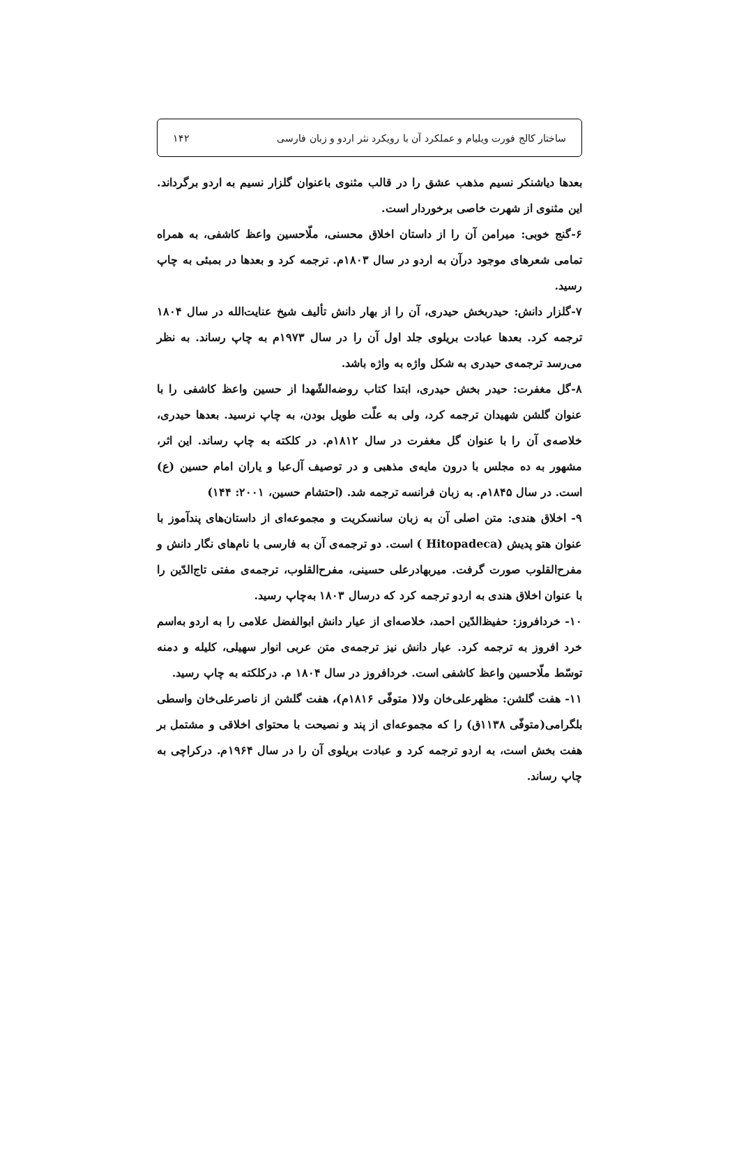ساختار کالج فورت ویلیام و عملکرد آن با رویکرد نثر اردو و زبان فارسی ۱۴۲
بعدها دیاشنکر نسیم مذهب عشق را در قالب مثنوی باعنوان گلزار نسیم به اردو برگرداند. این مثنوی از شهرت خاصی برخوردار است.
۶-گنج خوبی: میرامن آن را از داستان اخلاق محسنی، ملّاحسین واعظ کاشفی، به همراه تمامی شعرهای موجود درآن به اردو در سال ۱۸۰۳م. ترجمه کرد و بعدها در بمبئی به چاپ رسید.
۷-گلزار دانش: حیدربخش حیدری، آن را از بهار دانش تألیف شیخ عنایت‌الله در سال ۱۸۰۴ ترجمه کرد. بعدها عبادت بریلوی جلد اول آن را در سال ۱۹۷۳م به چاپ رساند. به نظر می‌رسد ترجمه‌ی حیدری به شکل واژه به واژه باشد.
۸-گل مغفرت: حیدر بخش حیدری، ابتدا کتاب روضه‌الشّهدا از حسین واعظ کاشفی را با عنوان گلشن شهیدان ترجمه کرد، ولی به علّت طویل بودن، به چاپ نرسید. بعدها حیدری، خلاصه‌ی آن را با عنوان گل مغفرت در سال ۱۸۱۲م. در کلکته به چاپ رساند. این اثر، مشهور به ده مجلس با درون مایه‌ی مذهبی و در توصیف آل‌عبا و یاران امام حسین (ع) است. در سال ۱۸۴۵م. به زبان فرانسه ترجمه شد. (احتشام حسین، ۲۰۰۱: ۱۴۴)
۹- اخلاق هندی: متن اصلی آن به زبان سانسکریت و مجموعه‌ای از داستان‌های پندآموز با عنوان هتو پدیش (Hitopadeca ) است. دو ترجمه‌ی آن به فارسی با نام‌های نگار دانش و مفرح‌القلوب صورت گرفت. میربهادرعلی حسینی، مفرح‌القلوب، ترجمه‌ی مفتی تاج‌الدّین را با عنوان اخلاق هندی به اردو ترجمه کرد که درسال ۱۸۰۳ به‌چاپ رسید.
۱۰- خردافروز: حفیظ‌الدّین احمد، خلاصه‌ای از عیار دانش ابوالفضل علامی را به اردو به‌اسم خرد افروز به ترجمه کرد. عیار دانش نیز ترجمه‌ی متن عربی انوار سهیلی، کلیله و دمنه توسّط ملّاحسین واعظ کاشفی است. خردافروز در سال ۱۸۰۴ م. درکلکته به چاپ رسید.
۱۱- هفت گلشن: مظهرعلی‌خان ولا( متوفّی ۱۸۱۶م)، هفت گلشن از ناصرعلی‌خان واسطی بلگرامی(متوفّی ۱۱۳۸ق) را که مجموعه‌ای از پند و نصیحت با محتوای اخلاقی و مشتمل بر هفت بخش است، به اردو ترجمه کرد و عبادت بریلوی آن را در سال ۱۹۶۴م. درکراچی به چاپ رساند.